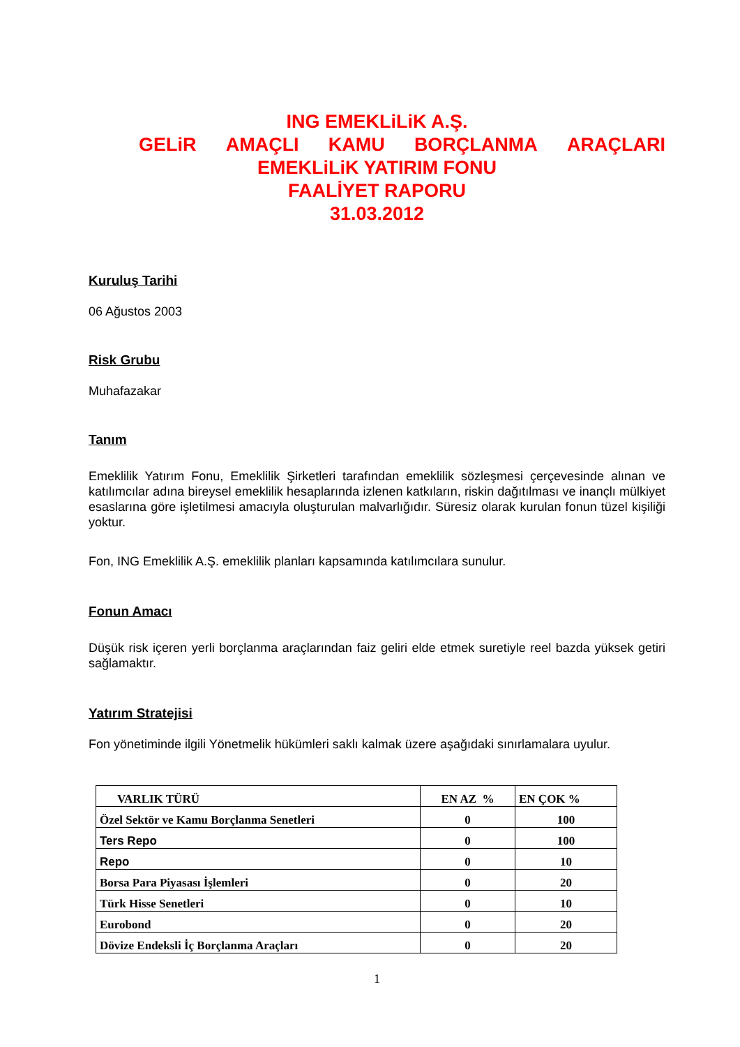ING EMEKLiLiK A.Ş.
GELiR AMAÇLI KAMU BORÇLANMA ARAÇLARI
EMEKLiLiK YATIRIM FONU
FAALİYET RAPORU
31.03.2012
Kuruluş Tarihi
06 Ağustos 2003
Risk Grubu
Muhafazakar
Tanım
Emeklilik Yatırım Fonu, Emeklilik Şirketleri tarafından emeklilik sözleşmesi çerçevesinde alınan ve katılımcılar adına bireysel emeklilik hesaplarında izlenen katkıların, riskin dağıtılması ve inançlı mülkiyet esaslarına göre işletilmesi amacıyla oluşturulan malvarlığıdır. Süresiz olarak kurulan fonun tüzel kişiliği yoktur.
Fon, ING Emeklilik A.Ş. emeklilik planları kapsamında katılımcılara sunulur.
Fonun Amacı
Düşük risk içeren yerli borçlanma araçlarından faiz geliri elde etmek suretiyle reel bazda yüksek getiri sağlamaktır.
Yatırım Stratejisi
Fon yönetiminde ilgili Yönetmelik hükümleri saklı kalmak üzere aşağıdaki sınırlamalara uyulur.
| VARLIK TÜRÜ | EN AZ % | EN ÇOK % |
| --- | --- | --- |
| Özel Sektör ve Kamu Borçlanma Senetleri | 0 | 100 |
| Ters Repo | 0 | 100 |
| Repo | 0 | 10 |
| Borsa Para Piyasası İşlemleri | 0 | 20 |
| Türk Hisse Senetleri | 0 | 10 |
| Eurobond | 0 | 20 |
| Dövize Endeksli İç Borçlanma Araçları | 0 | 20 |
1